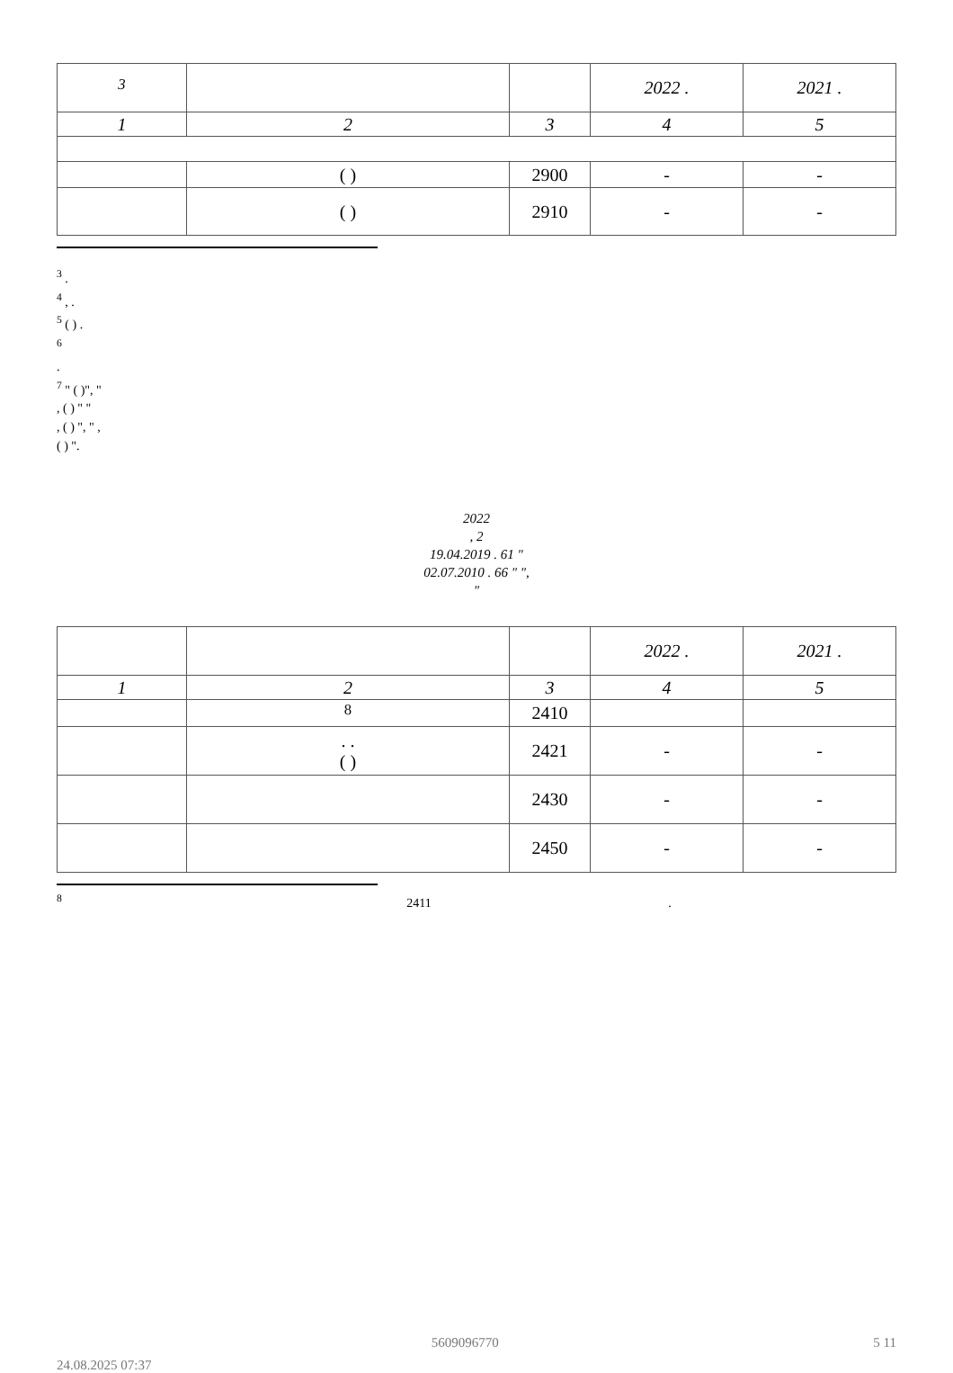| <sup>3</sup> | | | 2022 . | 2021 . |
| 1 | 2 | 3 | 4 | 5 |
| | ( ) | 2900 | - | - |
| | ( ) | 2910 | - | - |
<sup>3</sup> .
<sup>4</sup> , .
<sup>5</sup> ( ) .
<sup>6</sup>
.
<sup>7</sup> " ( )", "
, ( ) " "
, ( ) ", " ,
( ) ".
2022
, 2
19.04.2019 . 61 "
02.07.2010 . 66 " ",
"
| | | | 2022 . | 2021 . |
| 1 | 2 | 3 | 4 | 5 |
| | <sup>8</sup> | 2410 | | |
| | . . ( ) | 2421 | - | - |
| | | 2430 | - | - |
| | | 2450 | - | - |
<sup>8</sup> 2411 .
5609096770 5 11
24.08.2025 07:37